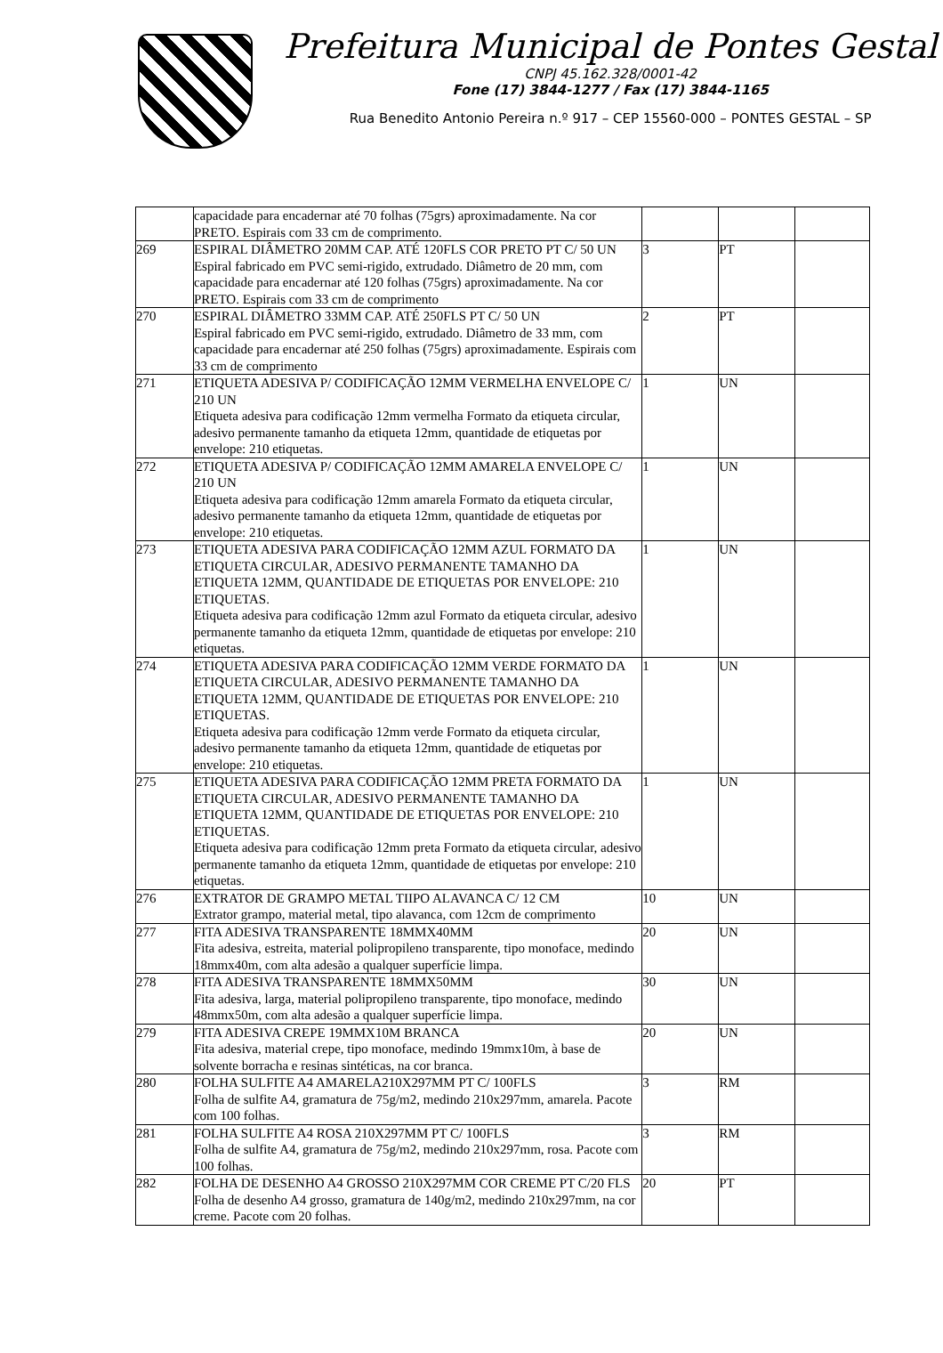Prefeitura Municipal de Pontes Gestal
CNPJ 45.162.328/0001-42
Fone (17) 3844-1277 / Fax (17) 3844-1165
Rua Benedito Antonio Pereira n.º 917 – CEP 15560-000 – PONTES GESTAL – SP
| | capacidade para encadernar até 70 folhas (75grs) aproximadamente. Na cor PRETO. Espirais com 33 cm de comprimento. | | | |
| 269 | ESPIRAL DIÂMETRO 20MM CAP. ATÉ 120FLS COR PRETO PT C/ 50 UN Espiral fabricado em PVC semi-rigido, extrudado. Diâmetro de 20 mm, com capacidade para encadernar até 120 folhas (75grs) aproximadamente. Na cor PRETO. Espirais com 33 cm de comprimento | 3 | PT | |
| 270 | ESPIRAL DIÂMETRO 33MM CAP. ATÉ 250FLS PT C/ 50 UN Espiral fabricado em PVC semi-rigido, extrudado. Diâmetro de 33 mm, com capacidade para encadernar até 250 folhas (75grs) aproximadamente. Espirais com 33 cm de comprimento | 2 | PT | |
| 271 | ETIQUETA ADESIVA P/ CODIFICAÇÃO 12MM VERMELHA ENVELOPE C/ 210 UN Etiqueta adesiva para codificação 12mm vermelha Formato da etiqueta circular, adesivo permanente tamanho da etiqueta 12mm, quantidade de etiquetas por envelope: 210 etiquetas. | 1 | UN | |
| 272 | ETIQUETA ADESIVA P/ CODIFICAÇÃO 12MM AMARELA ENVELOPE C/ 210 UN Etiqueta adesiva para codificação 12mm amarela Formato da etiqueta circular, adesivo permanente tamanho da etiqueta 12mm, quantidade de etiquetas por envelope: 210 etiquetas. | 1 | UN | |
| 273 | ETIQUETA ADESIVA PARA CODIFICAÇÃO 12MM AZUL FORMATO DA ETIQUETA CIRCULAR, ADESIVO PERMANENTE TAMANHO DA ETIQUETA 12MM, QUANTIDADE DE ETIQUETAS POR ENVELOPE: 210 ETIQUETAS. Etiqueta adesiva para codificação 12mm azul Formato da etiqueta circular, adesivo permanente tamanho da etiqueta 12mm, quantidade de etiquetas por envelope: 210 etiquetas. | 1 | UN | |
| 274 | ETIQUETA ADESIVA PARA CODIFICAÇÃO 12MM VERDE FORMATO DA ETIQUETA CIRCULAR, ADESIVO PERMANENTE TAMANHO DA ETIQUETA 12MM, QUANTIDADE DE ETIQUETAS POR ENVELOPE: 210 ETIQUETAS. Etiqueta adesiva para codificação 12mm verde Formato da etiqueta circular, adesivo permanente tamanho da etiqueta 12mm, quantidade de etiquetas por envelope: 210 etiquetas. | 1 | UN | |
| 275 | ETIQUETA ADESIVA PARA CODIFICAÇÃO 12MM PRETA FORMATO DA ETIQUETA CIRCULAR, ADESIVO PERMANENTE TAMANHO DA ETIQUETA 12MM, QUANTIDADE DE ETIQUETAS POR ENVELOPE: 210 ETIQUETAS. Etiqueta adesiva para codificação 12mm preta Formato da etiqueta circular, adesivo permanente tamanho da etiqueta 12mm, quantidade de etiquetas por envelope: 210 etiquetas. | 1 | UN | |
| 276 | EXTRATOR DE GRAMPO METAL TIIPO ALAVANCA C/ 12 CM Extrator grampo, material metal, tipo alavanca, com 12cm de comprimento | 10 | UN | |
| 277 | FITA ADESIVA TRANSPARENTE 18MMX40MM Fita adesiva, estreita, material polipropileno transparente, tipo monoface, medindo 18mmx40m, com alta adesão a qualquer superfície limpa. | 20 | UN | |
| 278 | FITA ADESIVA TRANSPARENTE 18MMX50MM Fita adesiva, larga, material polipropileno transparente, tipo monoface, medindo 48mmx50m, com alta adesão a qualquer superfície limpa. | 30 | UN | |
| 279 | FITA ADESIVA CREPE 19MMX10M BRANCA Fita adesiva, material crepe, tipo monoface, medindo 19mmx10m, à base de solvente borracha e resinas sintéticas, na cor branca. | 20 | UN | |
| 280 | FOLHA SULFITE A4 AMARELA210X297MM PT C/ 100FLS Folha de sulfite A4, gramatura de 75g/m2, medindo 210x297mm, amarela. Pacote com 100 folhas. | 3 | RM | |
| 281 | FOLHA SULFITE A4 ROSA 210X297MM PT C/ 100FLS Folha de sulfite A4, gramatura de 75g/m2, medindo 210x297mm, rosa. Pacote com 100 folhas. | 3 | RM | |
| 282 | FOLHA DE DESENHO A4 GROSSO 210X297MM COR CREME PT C/20 FLS Folha de desenho A4 grosso, gramatura de 140g/m2, medindo 210x297mm, na cor creme. Pacote com 20 folhas. | 20 | PT | |